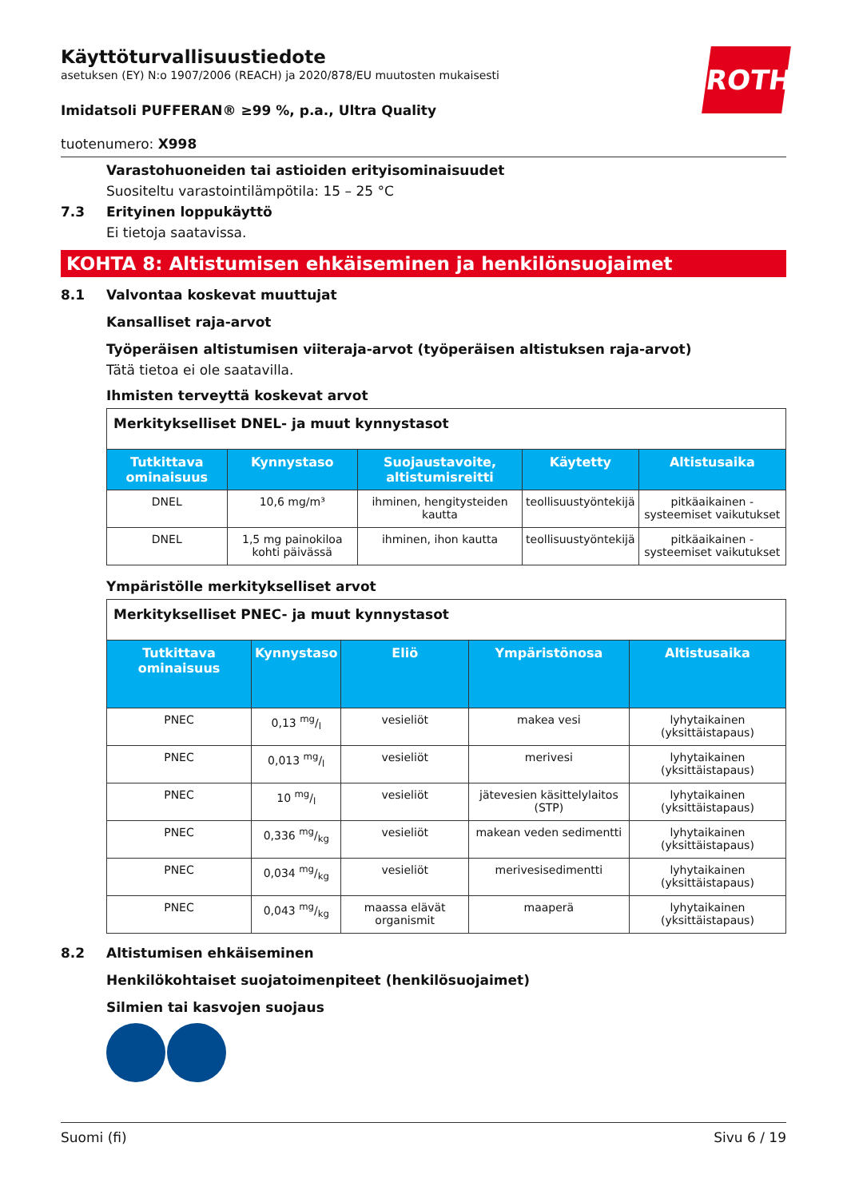ROTH
Käyttöturvallisuustiedote
asetuksen (EY) N:o 1907/2006 (REACH) ja 2020/878/EU muutosten mukaisesti
Imidatsoli PUFFERAN® ≥99 %, p.a., Ultra Quality
tuotenumero: X998
Varastohuoneiden tai astioiden erityisominaisuudet
Suositeltu varastointilämpötila: 15 – 25 °C
7.3 Erityinen loppukäyttö
Ei tietoja saatavissa.
KOHTA 8: Altistumisen ehkäiseminen ja henkilönsuojaimet
8.1 Valvontaa koskevat muuttujat
Kansalliset raja-arvot
Työperäisen altistumisen viiteraja-arvot (työperäisen altistuksen raja-arvot)
Tätä tietoa ei ole saatavilla.
Ihmisten terveyttä koskevat arvot
| Merkitykselliset DNEL- ja muut kynnystasot | | | | |
| Tutkittava ominaisuus | Kynnystaso | Suojaustavoite, altistumisreitti | Käytetty | Altistusaika |
| DNEL | 10,6 mg/m³ | ihminen, hengitysteiden kautta | teollisuustyöntekijä | pitkäaikainen - systeemiset vaikutukset |
| DNEL | 1,5 mg painokiloa kohti päivässä | ihminen, ihon kautta | teollisuustyöntekijä | pitkäaikainen - systeemiset vaikutukset |
Ympäristölle merkitykselliset arvot
| Merkitykselliset PNEC- ja muut kynnystasot | | | | |
| Tutkittava ominaisuus | Kynnystaso | Eliö | Ympäristönosa | Altistusaika |
| PNEC | 0,13 mg/l | vesieliöt | makea vesi | lyhytaikainen (yksittäistapaus) |
| PNEC | 0,013 mg/l | vesieliöt | merivesi | lyhytaikainen (yksittäistapaus) |
| PNEC | 10 mg/l | vesieliöt | jätevesien käsittelylaitos (STP) | lyhytaikainen (yksittäistapaus) |
| PNEC | 0,336 mg/kg | vesieliöt | makean veden sedimentti | lyhytaikainen (yksittäistapaus) |
| PNEC | 0,034 mg/kg | vesieliöt | merivesisedimentti | lyhytaikainen (yksittäistapaus) |
| PNEC | 0,043 mg/kg | maassa elävät organismit | maaperä | lyhytaikainen (yksittäistapaus) |
8.2 Altistumisen ehkäiseminen
Henkilökohtaiset suojatoimenpiteet (henkilösuojaimet)
Silmien tai kasvojen suojaus
Suomi (fi) Sivu 6 / 19